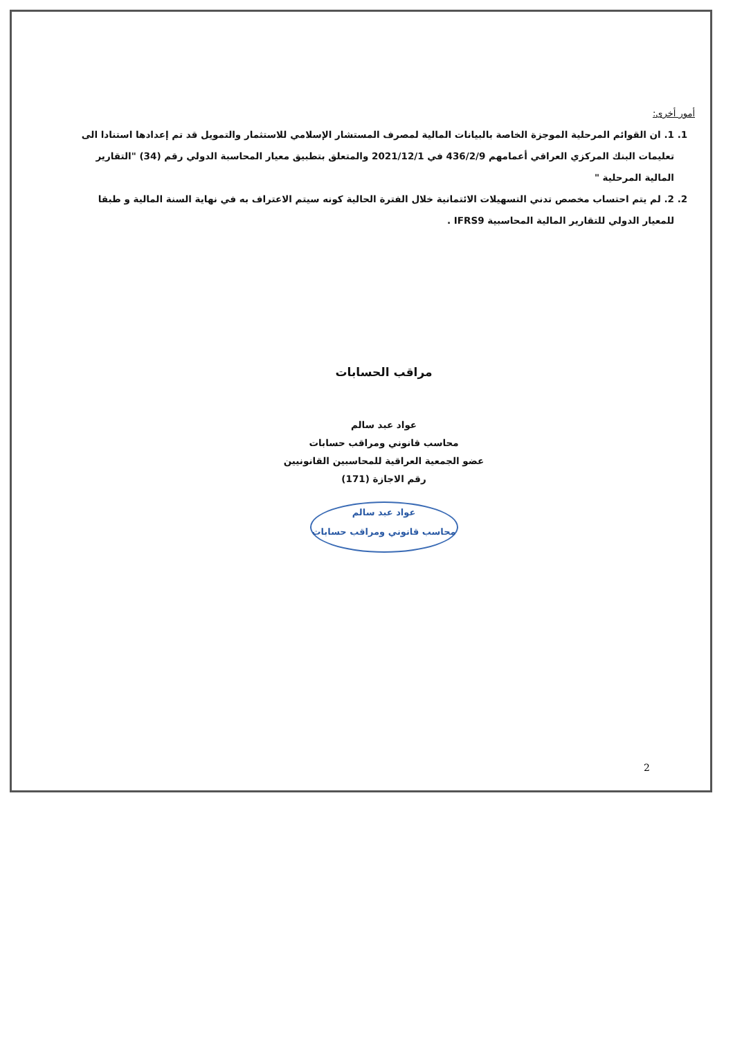أمور أخرى:
1. 1. ان القوائم المرحلية الموجزة الخاصة بالبيانات المالية لمصرف المستشار الإسلامي للاستثمار والتمويل قد تم إعدادها استنادا الى تعليمات البنك المركزي العراقي أعمامهم 436/2/9 في 2021/12/1 والمتعلق بتطبيق معيار المحاسبة الدولي رقم (34) "التقارير المالية المرحلية "
2. 2. لم يتم احتساب مخصص تدني التسهيلات الائتمانية خلال الفترة الحالية كونه سيتم الاعتراف به في نهاية السنة المالية و طبقا للمعيار الدولي للتقارير المالية المحاسبية IFRS9 .
مراقب الحسابات
عواد عبد سالم
محاسب قانوني ومراقب حسابات
عضو الجمعية العراقية للمحاسبين القانونيين
رقم الاجازة (171)
عواد عبد سالم
محاسب قانوني ومراقب حسابات
2